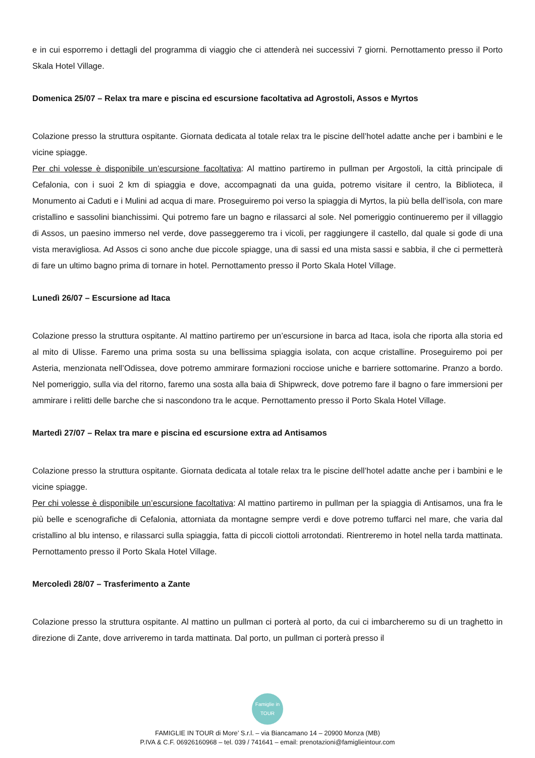e in cui esporremo i dettagli del programma di viaggio che ci attenderà nei successivi 7 giorni. Pernottamento presso il Porto Skala Hotel Village.
Domenica 25/07 – Relax tra mare e piscina ed escursione facoltativa ad Agrostoli, Assos e Myrtos
Colazione presso la struttura ospitante. Giornata dedicata al totale relax tra le piscine dell’hotel adatte anche per i bambini e le vicine spiagge.
Per chi volesse è disponibile un’escursione facoltativa: Al mattino partiremo in pullman per Argostoli, la città principale di Cefalonia, con i suoi 2 km di spiaggia e dove, accompagnati da una guida, potremo visitare il centro, la Biblioteca, il Monumento ai Caduti e i Mulini ad acqua di mare. Proseguiremo poi verso la spiaggia di Myrtos, la più bella dell’isola, con mare cristallino e sassolini bianchissimi. Qui potremo fare un bagno e rilassarci al sole. Nel pomeriggio continueremo per il villaggio di Assos, un paesino immerso nel verde, dove passeggeremo tra i vicoli, per raggiungere il castello, dal quale si gode di una vista meravigliosa. Ad Assos ci sono anche due piccole spiagge, una di sassi ed una mista sassi e sabbia, il che ci permetterà di fare un ultimo bagno prima di tornare in hotel. Pernottamento presso il Porto Skala Hotel Village.
Lunedì 26/07 – Escursione ad Itaca
Colazione presso la struttura ospitante. Al mattino partiremo per un’escursione in barca ad Itaca, isola che riporta alla storia ed al mito di Ulisse. Faremo una prima sosta su una bellissima spiaggia isolata, con acque cristalline. Proseguiremo poi per Asteria, menzionata nell’Odissea, dove potremo ammirare formazioni rocciose uniche e barriere sottomarine. Pranzo a bordo. Nel pomeriggio, sulla via del ritorno, faremo una sosta alla baia di Shipwreck, dove potremo fare il bagno o fare immersioni per ammirare i relitti delle barche che si nascondono tra le acque. Pernottamento presso il Porto Skala Hotel Village.
Martedì 27/07 – Relax tra mare e piscina ed escursione extra ad Antisamos
Colazione presso la struttura ospitante. Giornata dedicata al totale relax tra le piscine dell’hotel adatte anche per i bambini e le vicine spiagge.
Per chi volesse è disponibile un’escursione facoltativa: Al mattino partiremo in pullman per la spiaggia di Antisamos, una fra le più belle e scenografiche di Cefalonia, attorniata da montagne sempre verdi e dove potremo tuffarci nel mare, che varia dal cristallino al blu intenso, e rilassarci sulla spiaggia, fatta di piccoli ciottoli arrotondati. Rientreremo in hotel nella tarda mattinata. Pernottamento presso il Porto Skala Hotel Village.
Mercoledì 28/07 – Trasferimento a Zante
Colazione presso la struttura ospitante. Al mattino un pullman ci porterà al porto, da cui ci imbarcheremo su di un traghetto in direzione di Zante, dove arriveremo in tarda mattinata. Dal porto, un pullman ci porterà presso il
Famiglie in TOUR
FAMIGLIE IN TOUR di More’ S.r.l. – via Biancamano 14 – 20900 Monza (MB)
P.IVA & C.F. 06926160968 – tel. 039 / 741641 – email: prenotazioni@famiglieintour.com